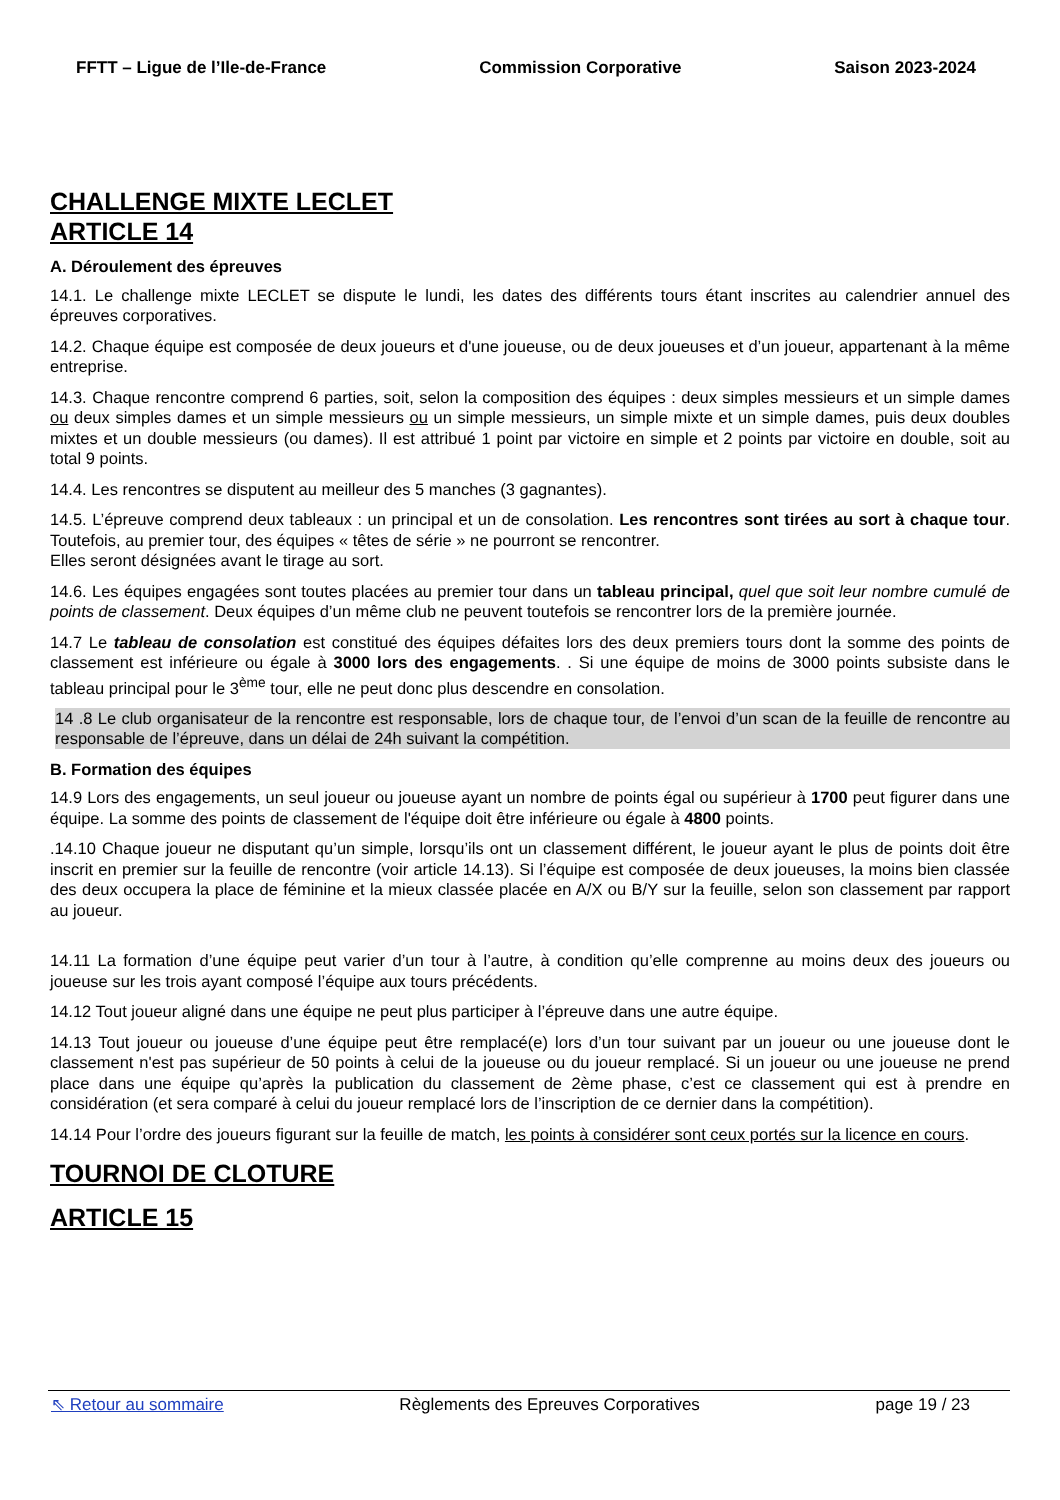FFTT – Ligue de l’Ile-de-France Commission Corporative Saison 2023-2024
CHALLENGE MIXTE LECLET
ARTICLE 14
A. Déroulement des épreuves
14.1. Le challenge mixte LECLET se dispute le lundi, les dates des différents tours étant inscrites au calendrier annuel des épreuves corporatives.
14.2. Chaque équipe est composée de deux joueurs et d'une joueuse, ou de deux joueuses et d’un joueur, appartenant à la même entreprise.
14.3. Chaque rencontre comprend 6 parties, soit, selon la composition des équipes : deux simples messieurs et un simple dames ou deux simples dames et un simple messieurs ou un simple messieurs, un simple mixte et un simple dames, puis deux doubles mixtes et un double messieurs (ou dames). Il est attribué 1 point par victoire en simple et 2 points par victoire en double, soit au total 9 points.
14.4. Les rencontres se disputent au meilleur des 5 manches (3 gagnantes).
14.5. L’épreuve comprend deux tableaux : un principal et un de consolation. Les rencontres sont tirées au sort à chaque tour. Toutefois, au premier tour, des équipes « têtes de série » ne pourront se rencontrer.
Elles seront désignées avant le tirage au sort.
14.6. Les équipes engagées sont toutes placées au premier tour dans un tableau principal, quel que soit leur nombre cumulé de points de classement. Deux équipes d’un même club ne peuvent toutefois se rencontrer lors de la première journée.
14.7 Le tableau de consolation est constitué des équipes défaites lors des deux premiers tours dont la somme des points de classement est inférieure ou égale à 3000 lors des engagements. . Si une équipe de moins de 3000 points subsiste dans le tableau principal pour le 3<sup>ème</sup> tour, elle ne peut donc plus descendre en consolation.
14 .8 Le club organisateur de la rencontre est responsable, lors de chaque tour, de l’envoi d’un scan de la feuille de rencontre au responsable de l’épreuve, dans un délai de 24h suivant la compétition.
B. Formation des équipes
14.9 Lors des engagements, un seul joueur ou joueuse ayant un nombre de points égal ou supérieur à 1700 peut figurer dans une équipe. La somme des points de classement de l'équipe doit être inférieure ou égale à 4800 points.
.14.10 Chaque joueur ne disputant qu’un simple, lorsqu’ils ont un classement différent, le joueur ayant le plus de points doit être inscrit en premier sur la feuille de rencontre (voir article 14.13). Si l’équipe est composée de deux joueuses, la moins bien classée des deux occupera la place de féminine et la mieux classée placée en A/X ou B/Y sur la feuille, selon son classement par rapport au joueur.
14.11 La formation d’une équipe peut varier d’un tour à l’autre, à condition qu’elle comprenne au moins deux des joueurs ou joueuse sur les trois ayant composé l’équipe aux tours précédents.
14.12 Tout joueur aligné dans une équipe ne peut plus participer à l’épreuve dans une autre équipe.
14.13 Tout joueur ou joueuse d’une équipe peut être remplacé(e) lors d’un tour suivant par un joueur ou une joueuse dont le classement n'est pas supérieur de 50 points à celui de la joueuse ou du joueur remplacé. Si un joueur ou une joueuse ne prend place dans une équipe qu’après la publication du classement de 2ème phase, c’est ce classement qui est à prendre en considération (et sera comparé à celui du joueur remplacé lors de l’inscription de ce dernier dans la compétition).
14.14 Pour l’ordre des joueurs figurant sur la feuille de match, les points à considérer sont ceux portés sur la licence en cours.
TOURNOI DE CLOTURE
ARTICLE 15
⇖ Retour au sommaire Règlements des Epreuves Corporatives page 19 / 23